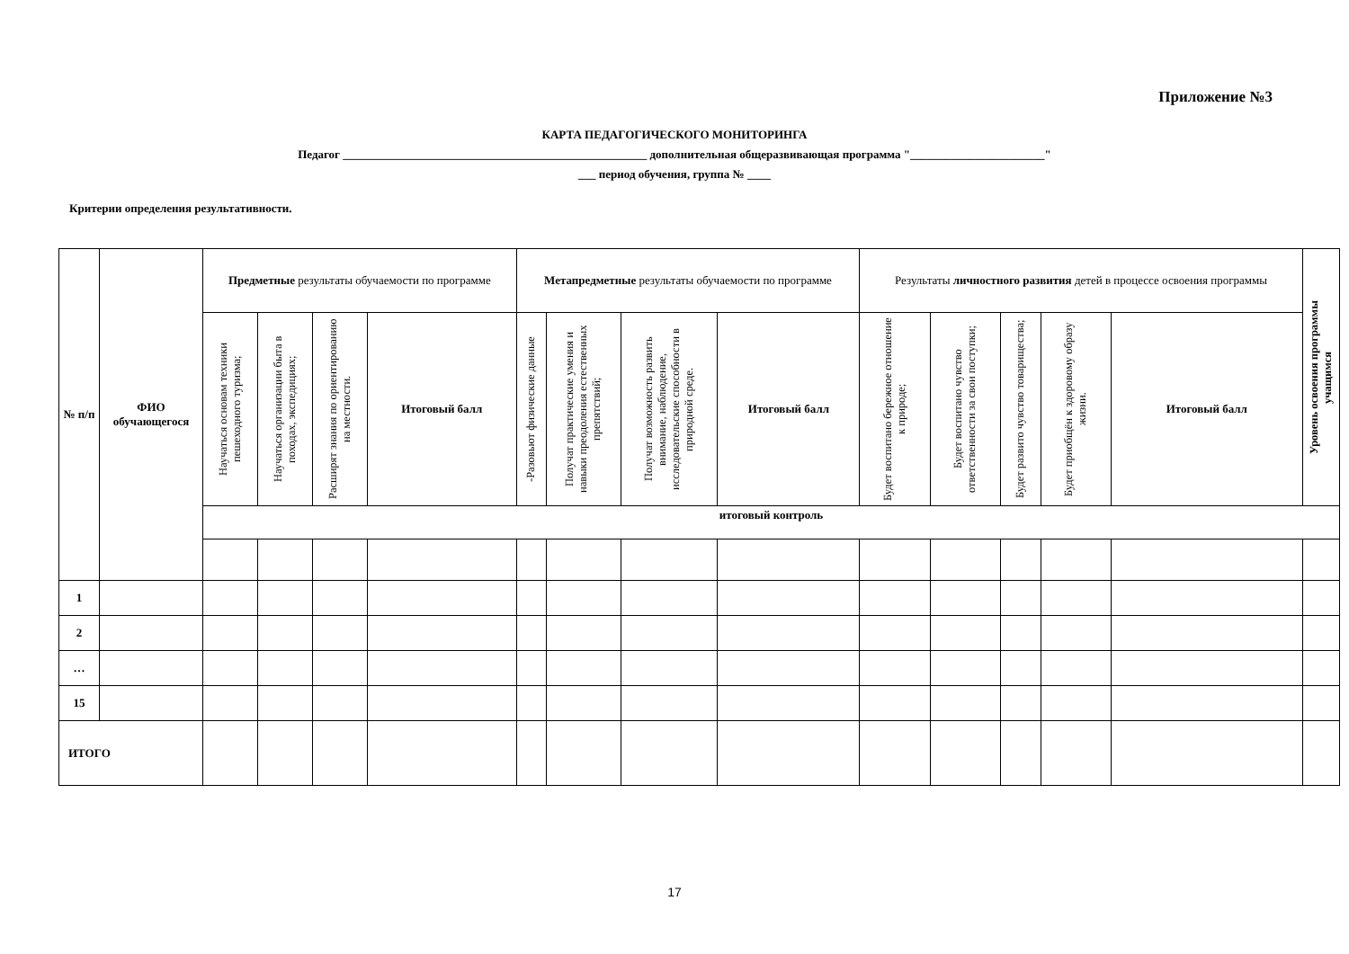Приложение №3
КАРТА ПЕДАГОГИЧЕСКОГО МОНИТОРИНГА
Педагог ____________________________________________________ дополнительная общеразвивающая программа "_______________________"
___ период обучения, группа № ____
Критерии определения результативности.
| № п/п | ФИО обучающегося | Предметные результаты обучаемости по программе | | | | Метапредметные результаты обучаемости по программе | | | | Результаты личностного развития детей в процессе освоения программы | | | | | Уровень освоения программы учащимся |
| --- | --- | --- | --- | --- | --- | --- | --- | --- | --- | --- | --- | --- | --- | --- | --- |
| | | Научаться основам техники пешеходного туризма; | Научаться организации быта в походах, экспедициях; | Расширят знания по ориентированию на местности. | Итоговый балл | -Разовьют физические данные | Получат практические умения и навыки преодоления естественных препятствий; | Получат возможность развить внимание, наблюдение, исследовательские способности в природной среде. | Итоговый балл | Будет воспитано бережное отношение к природе; | Будет воспитано чувство ответственности за свои поступки; | Будет развито чувство товарищества; | Будет приобщён к здоровому образу жизни. | Итоговый балл | |
| | | итоговый контроль | | | | | | | | | | | | | |
| 1 | | | | | | | | | | | | | | | |
| 2 | | | | | | | | | | | | | | | |
| … | | | | | | | | | | | | | | | |
| 15 | | | | | | | | | | | | | | | |
| ИТОГО | | | | | | | | | | | | | | | |
17